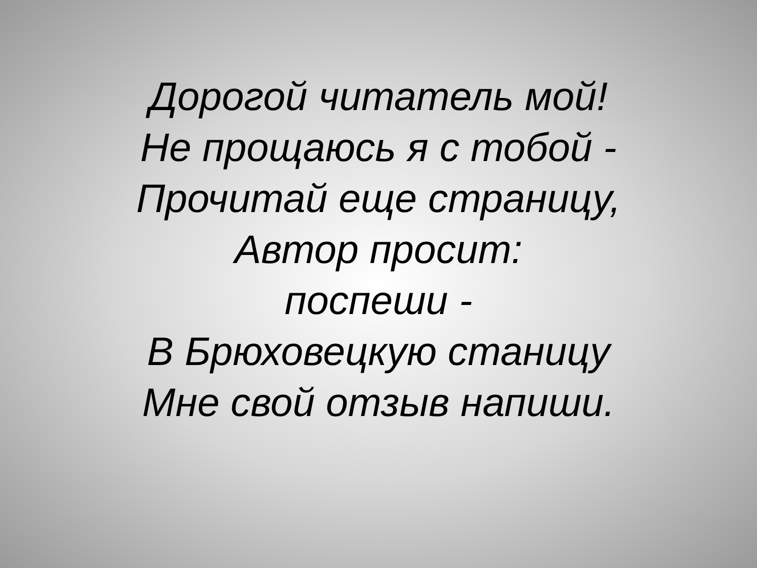Дорогой читатель мой!
Не прощаюсь я с тобой -
Прочитай еще страницу,
Автор просит:
поспеши -
В Брюховецкую станицу
Мне свой отзыв напиши.